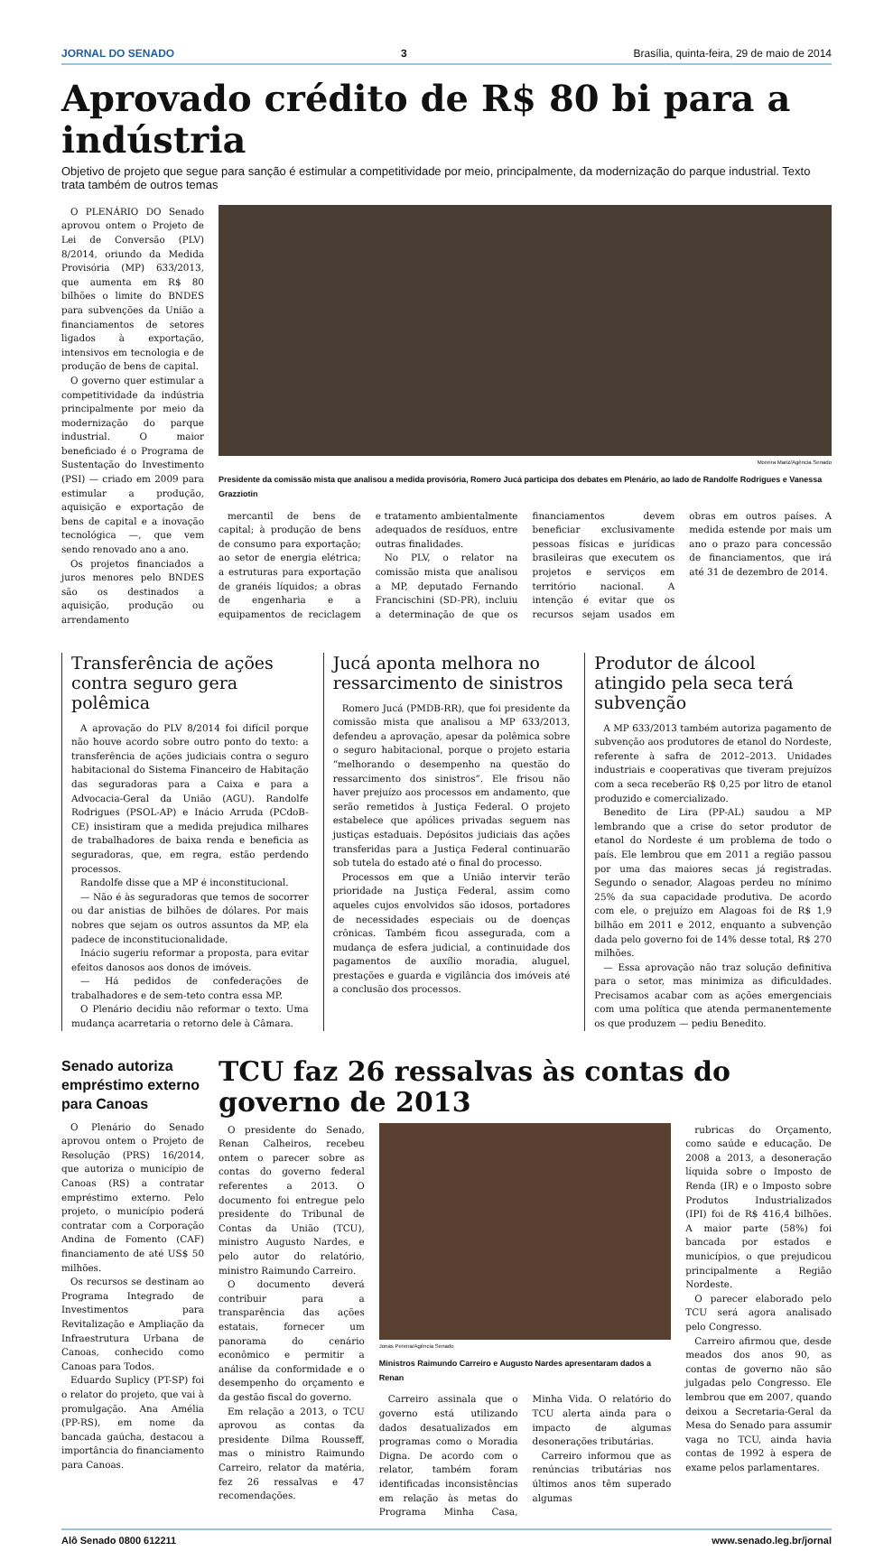JORNAL DO SENADO 3 Brasília, quinta-feira, 29 de maio de 2014
Aprovado crédito de R$ 80 bi para a indústria
Objetivo de projeto que segue para sanção é estimular a competitividade por meio, principalmente, da modernização do parque industrial. Texto trata também de outros temas
O PLENÁRIO DO Senado aprovou ontem o Projeto de Lei de Conversão (PLV) 8/2014, oriundo da Medida Provisória (MP) 633/2013, que aumenta em R$ 80 bilhões o limite do BNDES para subvenções da União a financiamentos de setores ligados à exportação, intensivos em tecnologia e de produção de bens de capital.
O governo quer estimular a competitividade da indústria principalmente por meio da modernização do parque industrial. O maior beneficiado é o Programa de Sustentação do Investimento (PSI) — criado em 2009 para estimular a produção, aquisição e exportação de bens de capital e a inovação tecnológica —, que vem sendo renovado ano a ano.
Os projetos financiados a juros menores pelo BNDES são os destinados a aquisição, produção ou arrendamento
Moreira Mariz/Agência Senado
Presidente da comissão mista que analisou a medida provisória, Romero Jucá participa dos debates em Plenário, ao lado de Randolfe Rodrigues e Vanessa Grazziotin
mercantil de bens de capital; à produção de bens de consumo para exportação; ao setor de energia elétrica; a estruturas para exportação de granéis líquidos; a obras de engenharia e a equipamentos de reciclagem e tratamento ambientalmente adequados de resíduos, entre outras finalidades.
No PLV, o relator na comissão mista que analisou a MP, deputado Fernando Francischini (SD-PR), incluiu a determinação de que os financiamentos devem beneficiar exclusivamente pessoas físicas e jurídicas brasileiras que executem os projetos e serviços em território nacional. A intenção é evitar que os recursos sejam usados em obras em outros países. A medida estende por mais um ano o prazo para concessão de financiamentos, que irá até 31 de dezembro de 2014.
Transferência de ações contra seguro gera polêmica
A aprovação do PLV 8/2014 foi difícil porque não houve acordo sobre outro ponto do texto: a transferência de ações judiciais contra o seguro habitacional do Sistema Financeiro de Habitação das seguradoras para a Caixa e para a Advocacia-Geral da União (AGU). Randolfe Rodrigues (PSOL-AP) e Inácio Arruda (PCdoB-CE) insistiram que a medida prejudica milhares de trabalhadores de baixa renda e beneficia as seguradoras, que, em regra, estão perdendo processos.
Randolfe disse que a MP é inconstitucional.
— Não é às seguradoras que temos de socorrer ou dar anistias de bilhões de dólares. Por mais nobres que sejam os outros assuntos da MP, ela padece de inconstitucionalidade.
Inácio sugeriu reformar a proposta, para evitar efeitos danosos aos donos de imóveis.
— Há pedidos de confederações de trabalhadores e de sem-teto contra essa MP.
O Plenário decidiu não reformar o texto. Uma mudança acarretaria o retorno dele à Câmara.
Jucá aponta melhora no ressarcimento de sinistros
Romero Jucá (PMDB-RR), que foi presidente da comissão mista que analisou a MP 633/2013, defendeu a aprovação, apesar da polêmica sobre o seguro habitacional, porque o projeto estaria “melhorando o desempenho na questão do ressarcimento dos sinistros”. Ele frisou não haver prejuízo aos processos em andamento, que serão remetidos à Justiça Federal. O projeto estabelece que apólices privadas seguem nas justiças estaduais. Depósitos judiciais das ações transferidas para a Justiça Federal continuarão sob tutela do estado até o final do processo.
Processos em que a União intervir terão prioridade na Justiça Federal, assim como aqueles cujos envolvidos são idosos, portadores de necessidades especiais ou de doenças crônicas. Também ficou assegurada, com a mudança de esfera judicial, a continuidade dos pagamentos de auxílio moradia, aluguel, prestações e guarda e vigilância dos imóveis até a conclusão dos processos.
Produtor de álcool atingido pela seca terá subvenção
A MP 633/2013 também autoriza pagamento de subvenção aos produtores de etanol do Nordeste, referente à safra de 2012–2013. Unidades industriais e cooperativas que tiveram prejuízos com a seca receberão R$ 0,25 por litro de etanol produzido e comercializado.
Benedito de Lira (PP-AL) saudou a MP lembrando que a crise do setor produtor de etanol do Nordeste é um problema de todo o país. Ele lembrou que em 2011 a região passou por uma das maiores secas já registradas. Segundo o senador, Alagoas perdeu no mínimo 25% da sua capacidade produtiva. De acordo com ele, o prejuízo em Alagoas foi de R$ 1,9 bilhão em 2011 e 2012, enquanto a subvenção dada pelo governo foi de 14% desse total, R$ 270 milhões.
— Essa aprovação não traz solução definitiva para o setor, mas minimiza as dificuldades. Precisamos acabar com as ações emergenciais com uma política que atenda permanentemente os que produzem — pediu Benedito.
Senado autoriza empréstimo externo para Canoas
O Plenário do Senado aprovou ontem o Projeto de Resolução (PRS) 16/2014, que autoriza o município de Canoas (RS) a contratar empréstimo externo. Pelo projeto, o município poderá contratar com a Corporação Andina de Fomento (CAF) financiamento de até US$ 50 milhões.
Os recursos se destinam ao Programa Integrado de Investimentos para Revitalização e Ampliação da Infraestrutura Urbana de Canoas, conhecido como Canoas para Todos.
Eduardo Suplicy (PT-SP) foi o relator do projeto, que vai à promulgação. Ana Amélia (PP-RS), em nome da bancada gaúcha, destacou a importância do financiamento para Canoas.
TCU faz 26 ressalvas às contas do governo de 2013
O presidente do Senado, Renan Calheiros, recebeu ontem o parecer sobre as contas do governo federal referentes a 2013. O documento foi entregue pelo presidente do Tribunal de Contas da União (TCU), ministro Augusto Nardes, e pelo autor do relatório, ministro Raimundo Carreiro.
O documento deverá contribuir para a transparência das ações estatais, fornecer um panorama do cenário econômico e permitir a análise da conformidade e o desempenho do orçamento e da gestão fiscal do governo.
Em relação a 2013, o TCU aprovou as contas da presidente Dilma Rousseff, mas o ministro Raimundo Carreiro, relator da matéria, fez 26 ressalvas e 47 recomendações.
Jonas Pereira/Agência Senado
Ministros Raimundo Carreiro e Augusto Nardes apresentaram dados a Renan
Carreiro assinala que o governo está utilizando dados desatualizados em programas como o Moradia Digna. De acordo com o relator, também foram identificadas inconsistências em relação às metas do Programa Minha Casa, Minha Vida. O relatório do TCU alerta ainda para o impacto de algumas desonerações tributárias.
Carreiro informou que as renúncias tributárias nos últimos anos têm superado algumas
rubricas do Orçamento, como saúde e educação. De 2008 a 2013, a desoneração líquida sobre o Imposto de Renda (IR) e o Imposto sobre Produtos Industrializados (IPI) foi de R$ 416,4 bilhões. A maior parte (58%) foi bancada por estados e municípios, o que prejudicou principalmente a Região Nordeste.
O parecer elaborado pelo TCU será agora analisado pelo Congresso.
Carreiro afirmou que, desde meados dos anos 90, as contas de governo não são julgadas pelo Congresso. Ele lembrou que em 2007, quando deixou a Secretaria-Geral da Mesa do Senado para assumir vaga no TCU, ainda havia contas de 1992 à espera de exame pelos parlamentares.
Alô Senado 0800 612211 www.senado.leg.br/jornal